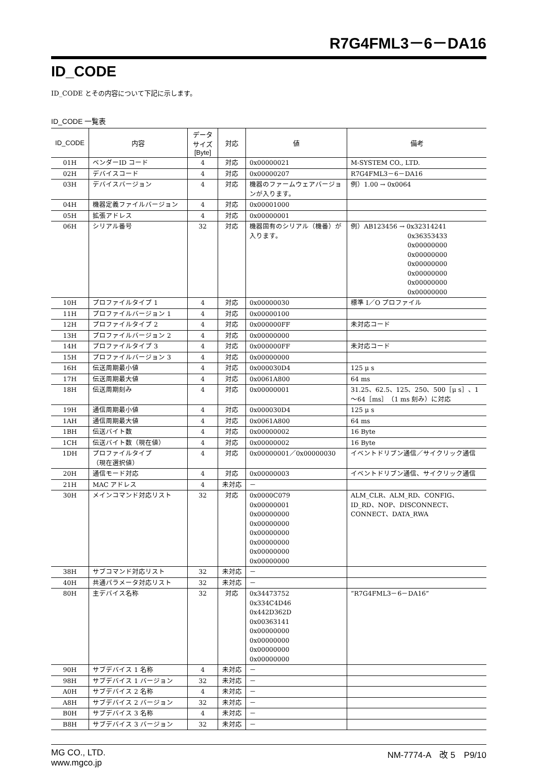R7G4FML3－6－DA16
ID_CODE
ID_CODE とその内容について下記に示します。
ID_CODE 一覧表
| ID_CODE | 内容 | データ サイズ [Byte] | 対応 | 値 | 備考 |
| --- | --- | --- | --- | --- | --- |
| 01H | ベンダーID コード | 4 | 対応 | 0x00000021 | M-SYSTEM CO., LTD. |
| 02H | デバイスコード | 4 | 対応 | 0x00000207 | R7G4FML3－6－DA16 |
| 03H | デバイスバージョン | 4 | 対応 | 機器のファームウェアバージョンが入ります。 | 例）1.00 → 0x0064 |
| 04H | 機器定義ファイルバージョン | 4 | 対応 | 0x00001000 | |
| 05H | 拡張アドレス | 4 | 対応 | 0x00000001 | |
| 06H | シリアル番号 | 32 | 対応 | 機器固有のシリアル（機番）が入ります。 | 例）AB123456 → 0x32314241 0x36353433 0x00000000 0x00000000 0x00000000 0x00000000 0x00000000 0x00000000 |
| 10H | プロファイルタイプ 1 | 4 | 対応 | 0x00000030 | 標準 I／O プロファイル |
| 11H | プロファイルバージョン 1 | 4 | 対応 | 0x00000100 | |
| 12H | プロファイルタイプ 2 | 4 | 対応 | 0x000000FF | 未対応コード |
| 13H | プロファイルバージョン 2 | 4 | 対応 | 0x00000000 | |
| 14H | プロファイルタイプ 3 | 4 | 対応 | 0x000000FF | 未対応コード |
| 15H | プロファイルバージョン 3 | 4 | 対応 | 0x00000000 | |
| 16H | 伝送周期最小値 | 4 | 対応 | 0x000030D4 | 125 μ s |
| 17H | 伝送周期最大値 | 4 | 対応 | 0x0061A800 | 64 ms |
| 18H | 伝送周期刻み | 4 | 対応 | 0x00000001 | 31.25、62.5、125、250、500［μ s］、1～64［ms］（1 ms 刻み）に対応 |
| 19H | 通信周期最小値 | 4 | 対応 | 0x000030D4 | 125 μ s |
| 1AH | 通信周期最大値 | 4 | 対応 | 0x0061A800 | 64 ms |
| 1BH | 伝送バイト数 | 4 | 対応 | 0x00000002 | 16 Byte |
| 1CH | 伝送バイト数（現在値） | 4 | 対応 | 0x00000002 | 16 Byte |
| 1DH | プロファイルタイプ （現在選択値） | 4 | 対応 | 0x00000001／0x00000030 | イベントドリブン通信／サイクリック通信 |
| 20H | 通信モード対応 | 4 | 対応 | 0x00000003 | イベントドリブン通信、サイクリック通信 |
| 21H | MAC アドレス | 4 | 未対応 | － | |
| 30H | メインコマンド対応リスト | 32 | 対応 | 0x0000C079 0x00000001 0x00000000 0x00000000 0x00000000 0x00000000 0x00000000 0x00000000 | ALM_CLR、ALM_RD、CONFIG、 ID_RD、NOP、DISCONNECT、 CONNECT、DATA_RWA |
| 38H | サブコマンド対応リスト | 32 | 未対応 | － | |
| 40H | 共通パラメータ対応リスト | 32 | 未対応 | － | |
| 80H | 主デバイス名称 | 32 | 対応 | 0x34473752 0x334C4D46 0x442D362D 0x00363141 0x00000000 0x00000000 0x00000000 0x00000000 | “R7G4FML3－6－DA16” |
| 90H | サブデバイス 1 名称 | 4 | 未対応 | － | |
| 98H | サブデバイス 1 バージョン | 32 | 未対応 | － | |
| A0H | サブデバイス 2 名称 | 4 | 未対応 | － | |
| A8H | サブデバイス 2 バージョン | 32 | 未対応 | － | |
| B0H | サブデバイス 3 名称 | 4 | 未対応 | － | |
| B8H | サブデバイス 3 バージョン | 32 | 未対応 | － | |
MG CO., LTD.
www.mgco.jp
NM-7774-A　改 5　P9/10